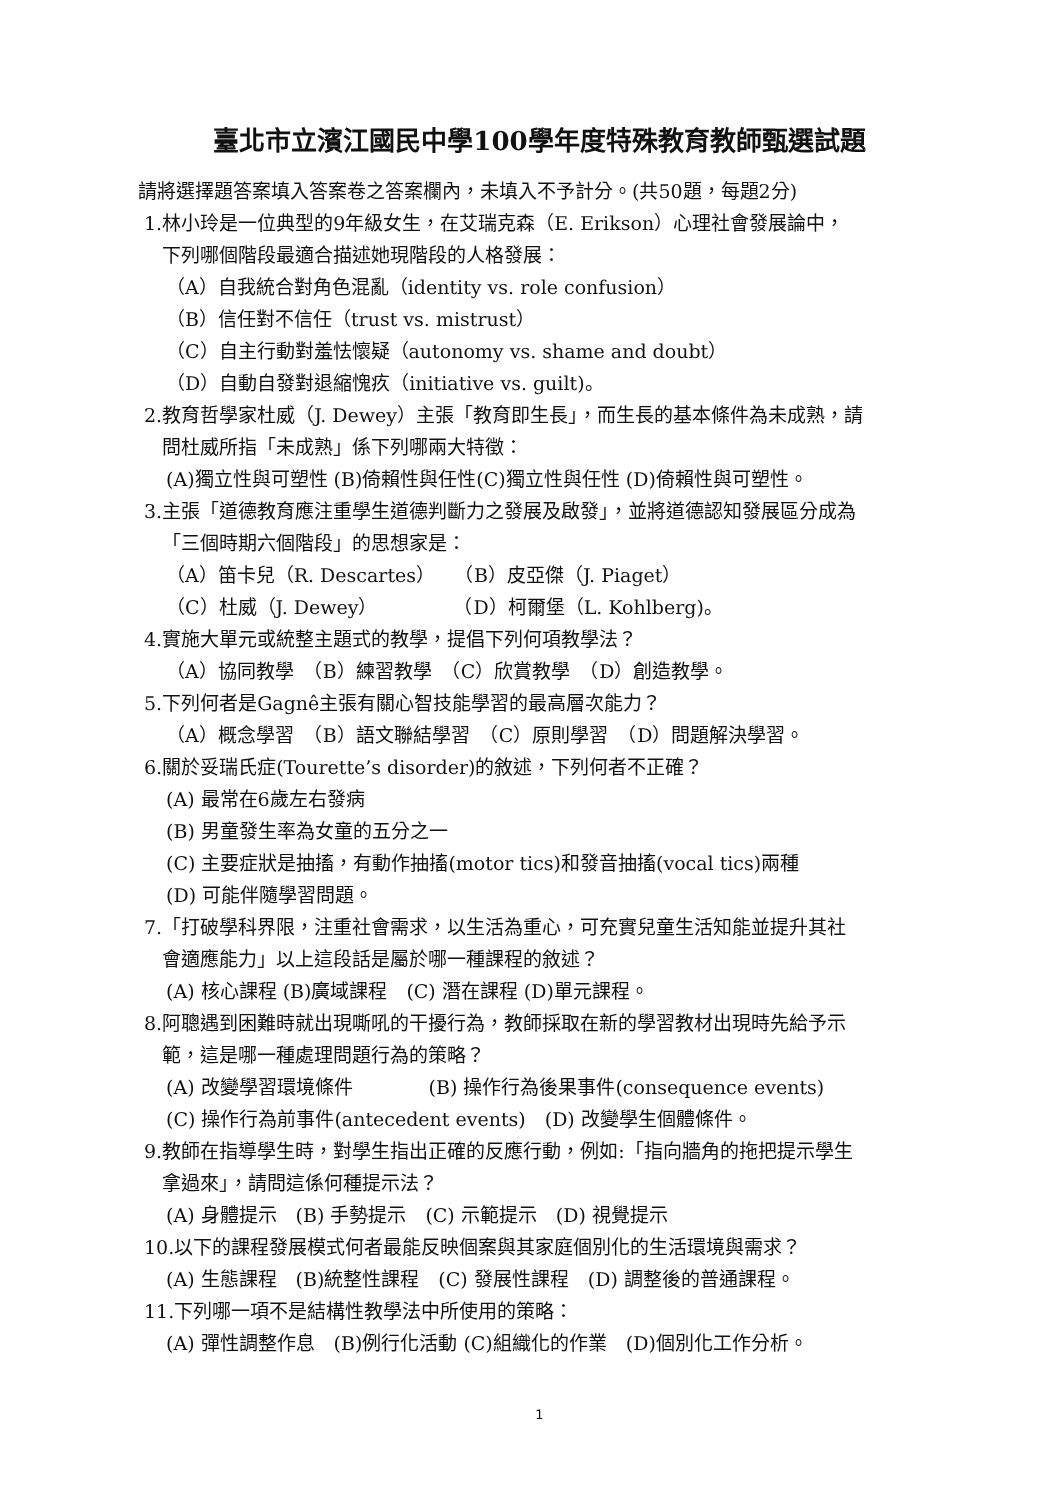臺北市立濱江國民中學100學年度特殊教育教師甄選試題
請將選擇題答案填入答案卷之答案欄內，未填入不予計分。(共50題，每題2分)
1.林小玲是一位典型的9年級女生，在艾瑞克森（E. Erikson）心理社會發展論中，
下列哪個階段最適合描述她現階段的人格發展：
（A）自我統合對角色混亂（identity vs. role confusion）
（B）信任對不信任（trust vs. mistrust）
（C）自主行動對羞怯懷疑（autonomy vs. shame and doubt）
（D）自動自發對退縮愧疚（initiative vs. guilt)。
2.教育哲學家杜威（J. Dewey）主張「教育即生長」，而生長的基本條件為未成熟，請
問杜威所指「未成熟」係下列哪兩大特徵：
(A)獨立性與可塑性 (B)倚賴性與任性(C)獨立性與任性 (D)倚賴性與可塑性。
3.主張「道德教育應注重學生道德判斷力之發展及啟發」，並將道德認知發展區分成為
「三個時期六個階段」的思想家是：
（A）笛卡兒（R. Descartes）　　（B）皮亞傑（J. Piaget）
（C）杜威（J. Dewey）　　　　　（D）柯爾堡（L. Kohlberg)。
4.實施大單元或統整主題式的教學，提倡下列何項教學法？
（A）協同教學　（B）練習教學　（C）欣賞教學　（D）創造教學。
5.下列何者是Gagnê主張有關心智技能學習的最高層次能力？
（A）概念學習　（B）語文聯結學習　（C）原則學習　（D）問題解決學習。
6.關於妥瑞氏症(Tourette’s disorder)的敘述，下列何者不正確？
(A) 最常在6歲左右發病
(B) 男童發生率為女童的五分之一
(C) 主要症狀是抽搐，有動作抽搐(motor tics)和發音抽搐(vocal tics)兩種
(D) 可能伴隨學習問題。
7.「打破學科界限，注重社會需求，以生活為重心，可充實兒童生活知能並提升其社
會適應能力」以上這段話是屬於哪一種課程的敘述？
(A) 核心課程 (B)廣域課程　(C) 潛在課程 (D)單元課程。
8.阿聰遇到困難時就出現嘶吼的干擾行為，教師採取在新的學習教材出現時先給予示
範，這是哪一種處理問題行為的策略？
(A) 改變學習環境條件　　　　(B) 操作行為後果事件(consequence events)
(C) 操作行為前事件(antecedent events)　(D) 改變學生個體條件。
9.教師在指導學生時，對學生指出正確的反應行動，例如:「指向牆角的拖把提示學生
拿過來」，請問這係何種提示法？
(A) 身體提示　(B) 手勢提示　(C) 示範提示　(D) 視覺提示
10.以下的課程發展模式何者最能反映個案與其家庭個別化的生活環境與需求？
(A) 生態課程　(B)統整性課程　(C) 發展性課程　(D) 調整後的普通課程。
11.下列哪一項不是結構性教學法中所使用的策略：
(A) 彈性調整作息　(B)例行化活動 (C)組織化的作業　(D)個別化工作分析。
1